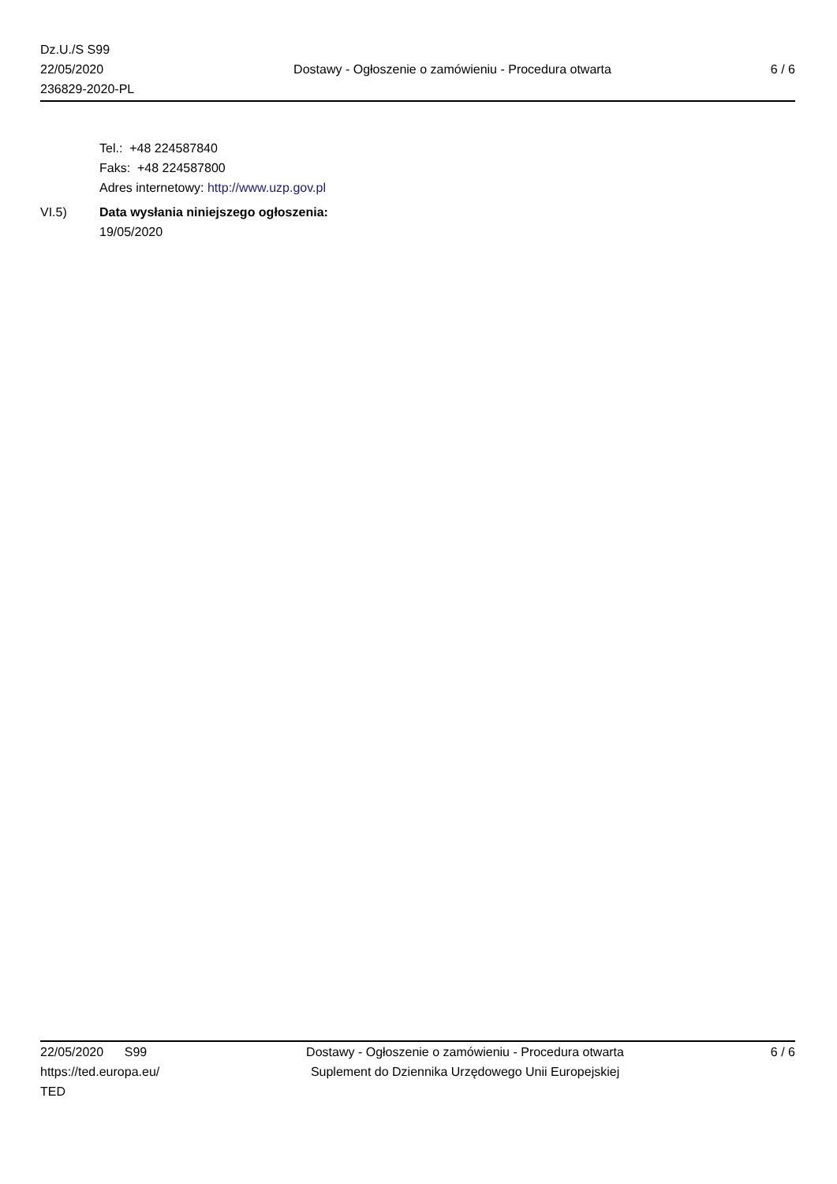Dz.U./S S99
22/05/2020
236829-2020-PL
Dostawy - Ogłoszenie o zamówieniu - Procedura otwarta
6 / 6
Tel.: +48 224587840
Faks: +48 224587800
Adres internetowy: http://www.uzp.gov.pl
VI.5) Data wysłania niniejszego ogłoszenia:
19/05/2020
22/05/2020 S99
https://ted.europa.eu/
TED
Dostawy - Ogłoszenie o zamówieniu - Procedura otwarta
Suplement do Dziennika Urzędowego Unii Europejskiej
6 / 6